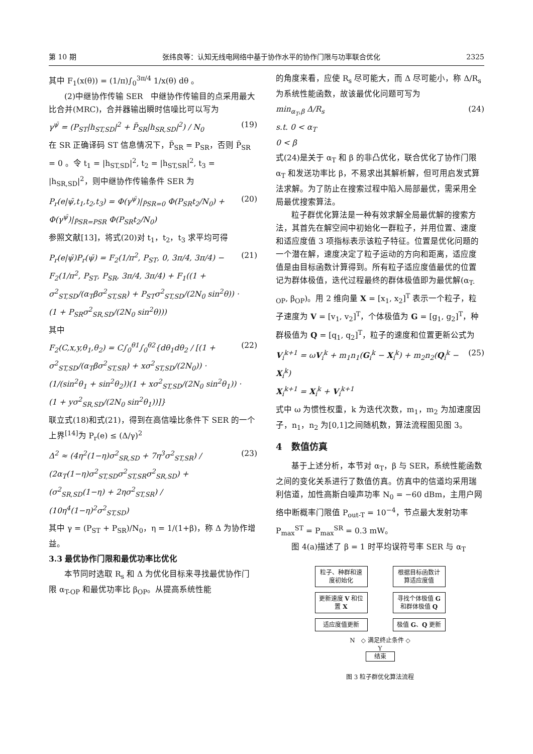第 10 期 张纬良等：认知无线电网络中基于协作水平的协作门限与功率联合优化 2325
其中 F<sub>1</sub>(x(θ)) = (1/π)∫<sub>0</sub><sup>3π/4</sup> 1/x(θ) dθ 。
(2)中继协作传输 SER　中继协作传输目的点采用最大比合并(MRC)，合并器输出瞬时信噪比可以写为
γ<sup>ψ̄</sup> = (P<sub>ST</sub>|h<sub>ST,SD</sub>|<sup>2</sup> + P̃<sub>SR</sub>|h<sub>SR,SD</sub>|<sup>2</sup>) / N<sub>0</sub> (19)
在 SR 正确译码 ST 信息情况下，P̃<sub>SR</sub> = P<sub>SR</sub>，否则 P̃<sub>SR</sub> = 0 。令 t<sub>1</sub> = |h<sub>ST,SD</sub>|<sup>2</sup>, t<sub>2</sub> = |h<sub>ST,SR</sub>|<sup>2</sup>, t<sub>3</sub> = |h<sub>SR,SD</sub>|<sup>2</sup>，则中继协作传输条件 SER 为
P<sub>r</sub>(e|ψ̄,t<sub>1</sub>,t<sub>2</sub>,t<sub>3</sub>) = Φ(γ<sup>ψ̄</sup>)|<sub>P̃SR=0</sub> Φ(P<sub>SR</sub>t<sub>2</sub>/N<sub>0</sub>) + Φ(γ<sup>ψ̄</sup>)|<sub>P̃SR=PSR</sub> Φ(P<sub>SR</sub>t<sub>2</sub>/N<sub>0</sub>) (20)
参照文献[13]，将式(20)对 t<sub>1</sub>，t<sub>2</sub>，t<sub>3</sub> 求平均可得
P<sub>r</sub>(e|ψ̄)P<sub>r</sub>(ψ̄) = F<sub>2</sub>(1/π<sup>2</sup>, P<sub>ST</sub>, 0, 3π/4, 3π/4) − F<sub>2</sub>(1/π<sup>2</sup>, P<sub>ST</sub>, P<sub>SR</sub>, 3π/4, 3π/4) + F<sub>1</sub>((1 + σ<sup>2</sup><sub>ST,SD</sub>/(α<sub>T</sub>βσ<sup>2</sup><sub>ST,SR</sub>) + P<sub>ST</sub>σ<sup>2</sup><sub>ST,SD</sub>/(2N<sub>0</sub> sin<sup>2</sup>θ)) · (1 + P<sub>SR</sub>σ<sup>2</sup><sub>SR,SD</sub>/(2N<sub>0</sub> sin<sup>2</sup>θ))) (21)
其中
F<sub>2</sub>(C,x,y,θ<sub>1</sub>,θ<sub>2</sub>) = C∫<sub>0</sub><sup>θ1</sup>∫<sub>0</sub><sup>θ2</sup>{dθ<sub>1</sub>dθ<sub>2</sub> / [(1 + σ<sup>2</sup><sub>ST,SD</sub>/(α<sub>T</sub>βσ<sup>2</sup><sub>ST,SR</sub>) + xσ<sup>2</sup><sub>ST,SD</sub>/(2N<sub>0</sub>)) · (1/(sin<sup>2</sup>θ<sub>1</sub> + sin<sup>2</sup>θ<sub>2</sub>))(1 + xσ<sup>2</sup><sub>ST,SD</sub>/(2N<sub>0</sub> sin<sup>2</sup>θ<sub>1</sub>)) · (1 + yσ<sup>2</sup><sub>SR,SD</sub>/(2N<sub>0</sub> sin<sup>2</sup>θ<sub>1</sub>))]} (22)
联立式(18)和式(21)，得到在高信噪比条件下 SER 的一个上界<sup>[14]</sup>为 P<sub>r</sub>(e) ≤ (Δ/γ)<sup>2</sup>
Δ<sup>2</sup> ≈ (4η<sup>2</sup>(1−η)σ<sup>2</sup><sub>SR,SD</sub> + 7η<sup>3</sup>σ<sup>2</sup><sub>ST,SR</sub>) / (2α<sub>T</sub>(1−η)σ<sup>2</sup><sub>ST,SD</sub>σ<sup>2</sup><sub>ST,SR</sub>σ<sup>2</sup><sub>SR,SD</sub>) + (σ<sup>2</sup><sub>SR,SD</sub>(1−η) + 2ησ<sup>2</sup><sub>ST,SR</sub>) / (10η<sup>4</sup>(1−η)<sup>2</sup>σ<sup>2</sup><sub>ST,SD</sub>) (23)
其中 γ = (P<sub>ST</sub> + P<sub>SR</sub>)/N<sub>0</sub>，η = 1/(1+β)，称 Δ 为协作增益。
3.3 最优协作门限和最优功率比优化
本节同时选取 R<sub>s</sub> 和 Δ 为优化目标来寻找最优协作门限 α<sub>T-OP</sub> 和最优功率比 β<sub>OP</sub>。从提高系统性能
的角度来看，应使 R<sub>s</sub> 尽可能大，而 Δ 尽可能小，称 Δ/R<sub>s</sub> 为系统性能函数，故该最优化问题可写为
min<sub>α<sub>T</sub>,β</sub> Δ/R<sub>s</sub>
s.t. 0 < α<sub>T</sub>
0 < β (24)
式(24)是关于 α<sub>T</sub> 和 β 的非凸优化，联合优化了协作门限 α<sub>T</sub> 和发送功率比 β，不易求出其解析解，但可用启发式算法求解。为了防止在搜索过程中陷入局部最优，需采用全局最优搜索算法。
粒子群优化算法是一种有效求解全局最优解的搜索方法，其首先在解空间中初始化一群粒子，并用位置、速度和适应度值 3 项指标表示该粒子特征。位置是优化问题的一个潜在解，速度决定了粒子运动的方向和距离，适应度值是由目标函数计算得到。所有粒子适应度值最优的位置记为群体极值，迭代过程最终的群体极值即为最优解(α<sub>T-OP</sub>, β<sub>OP</sub>)。用 2 维向量 X = [x<sub>1</sub>, x<sub>2</sub>]<sup>T</sup> 表示一个粒子，粒子速度为 V = [v<sub>1</sub>, v<sub>2</sub>]<sup>T</sup>，个体极值为 G = [g<sub>1</sub>, g<sub>2</sub>]<sup>T</sup>，种群极值为 Q = [q<sub>1</sub>, q<sub>2</sub>]<sup>T</sup>，粒子的速度和位置更新公式为
V<sub>i</sub><sup>k+1</sup> = ωV<sub>i</sub><sup>k</sup> + m<sub>1</sub>n<sub>1</sub>(G<sub>i</sub><sup>k</sup> − X<sub>i</sub><sup>k</sup>) + m<sub>2</sub>n<sub>2</sub>(Q<sub>i</sub><sup>k</sup> − X<sub>i</sub><sup>k</sup>)
X<sub>i</sub><sup>k+1</sup> = X<sub>i</sub><sup>k</sup> + V<sub>i</sub><sup>k+1</sup> (25)
式中 ω 为惯性权重，k 为迭代次数，m<sub>1</sub>，m<sub>2</sub> 为加速度因子，n<sub>1</sub>，n<sub>2</sub> 为[0,1]之间随机数，算法流程图见图 3。
4　数值仿真
基于上述分析，本节对 α<sub>T</sub>，β 与 SER，系统性能函数之间的变化关系进行了数值仿真。仿真中的信道均采用瑞利信道，加性高斯白噪声功率 N<sub>0</sub> = −60 dBm，主用户网络中断概率门限值 P<sub>out-T</sub> = 10<sup>−4</sup>，节点最大发射功率 P<sub>max</sub><sup>ST</sup> = P<sub>max</sub><sup>SR</sup> = 0.3 mW。
图 4(a)描述了 β = 1 时平均误符号率 SER 与 α<sub>T</sub>
粒子、种群和速度初始化
根据目标函数计算适应度值
更新速度 V 和位置 X
寻找个体极值 G 和群体极值 Q
适应度值更新 极值 G、Q 更新
N　◇ 满足终止条件 ◇
Y
结束
图 3 粒子群优化算法流程